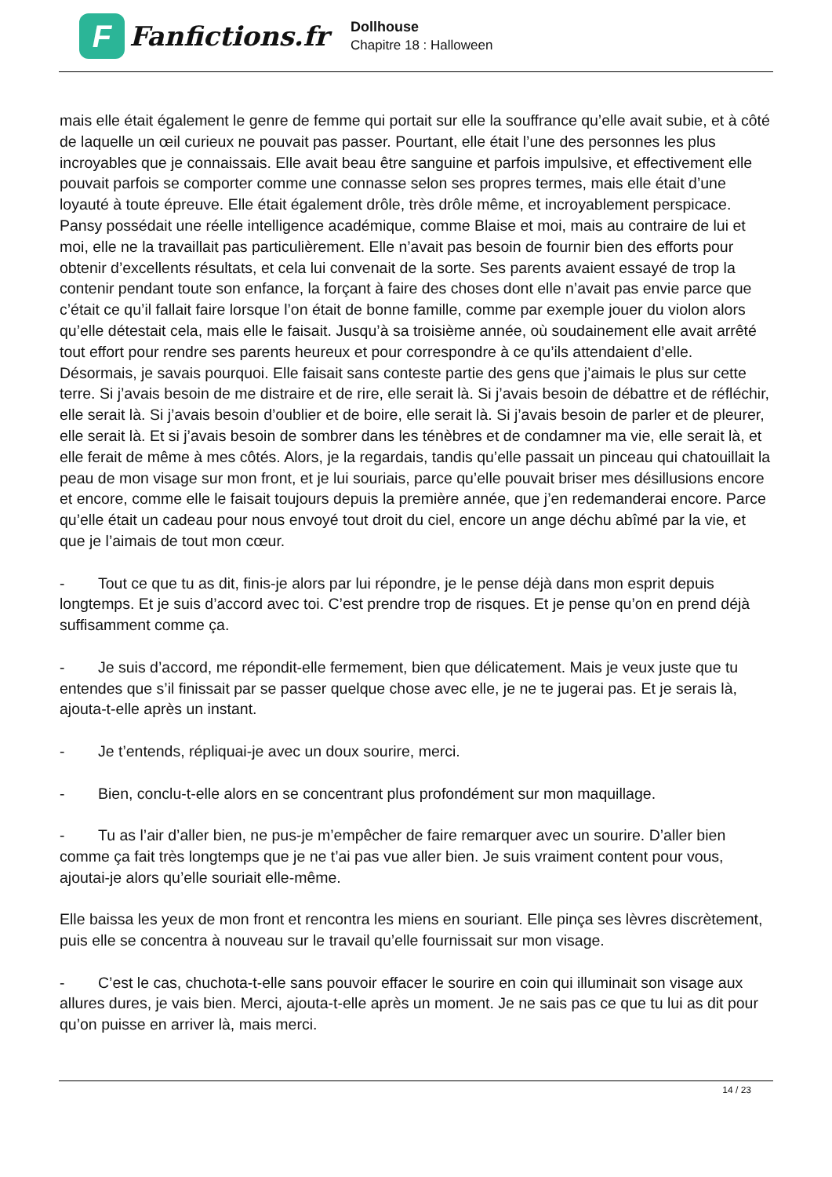F
Fanfictions.fr
Dollhouse
Chapitre 18 : Halloween
mais elle était également le genre de femme qui portait sur elle la souffrance qu’elle avait subie, et à côté de laquelle un œil curieux ne pouvait pas passer. Pourtant, elle était l’une des personnes les plus incroyables que je connaissais. Elle avait beau être sanguine et parfois impulsive, et effectivement elle pouvait parfois se comporter comme une connasse selon ses propres termes, mais elle était d’une loyauté à toute épreuve. Elle était également drôle, très drôle même, et incroyablement perspicace. Pansy possédait une réelle intelligence académique, comme Blaise et moi, mais au contraire de lui et moi, elle ne la travaillait pas particulièrement. Elle n’avait pas besoin de fournir bien des efforts pour obtenir d’excellents résultats, et cela lui convenait de la sorte. Ses parents avaient essayé de trop la contenir pendant toute son enfance, la forçant à faire des choses dont elle n’avait pas envie parce que c’était ce qu’il fallait faire lorsque l’on était de bonne famille, comme par exemple jouer du violon alors qu’elle détestait cela, mais elle le faisait. Jusqu’à sa troisième année, où soudainement elle avait arrêté tout effort pour rendre ses parents heureux et pour correspondre à ce qu’ils attendaient d’elle. Désormais, je savais pourquoi. Elle faisait sans conteste partie des gens que j’aimais le plus sur cette terre. Si j’avais besoin de me distraire et de rire, elle serait là. Si j’avais besoin de débattre et de réfléchir, elle serait là. Si j’avais besoin d’oublier et de boire, elle serait là. Si j’avais besoin de parler et de pleurer, elle serait là. Et si j’avais besoin de sombrer dans les ténèbres et de condamner ma vie, elle serait là, et elle ferait de même à mes côtés. Alors, je la regardais, tandis qu’elle passait un pinceau qui chatouillait la peau de mon visage sur mon front, et je lui souriais, parce qu’elle pouvait briser mes désillusions encore et encore, comme elle le faisait toujours depuis la première année, que j’en redemanderai encore. Parce qu’elle était un cadeau pour nous envoyé tout droit du ciel, encore un ange déchu abîmé par la vie, et que je l’aimais de tout mon cœur.
- Tout ce que tu as dit, finis-je alors par lui répondre, je le pense déjà dans mon esprit depuis longtemps. Et je suis d’accord avec toi. C’est prendre trop de risques. Et je pense qu’on en prend déjà suffisamment comme ça.
- Je suis d’accord, me répondit-elle fermement, bien que délicatement. Mais je veux juste que tu entendes que s’il finissait par se passer quelque chose avec elle, je ne te jugerai pas. Et je serais là, ajouta-t-elle après un instant.
- Je t’entends, répliquai-je avec un doux sourire, merci.
- Bien, conclu-t-elle alors en se concentrant plus profondément sur mon maquillage.
- Tu as l’air d’aller bien, ne pus-je m’empêcher de faire remarquer avec un sourire. D’aller bien comme ça fait très longtemps que je ne t’ai pas vue aller bien. Je suis vraiment content pour vous, ajoutai-je alors qu’elle souriait elle-même.
Elle baissa les yeux de mon front et rencontra les miens en souriant. Elle pinça ses lèvres discrètement, puis elle se concentra à nouveau sur le travail qu’elle fournissait sur mon visage.
- C’est le cas, chuchota-t-elle sans pouvoir effacer le sourire en coin qui illuminait son visage aux allures dures, je vais bien. Merci, ajouta-t-elle après un moment. Je ne sais pas ce que tu lui as dit pour qu’on puisse en arriver là, mais merci.
14 / 23